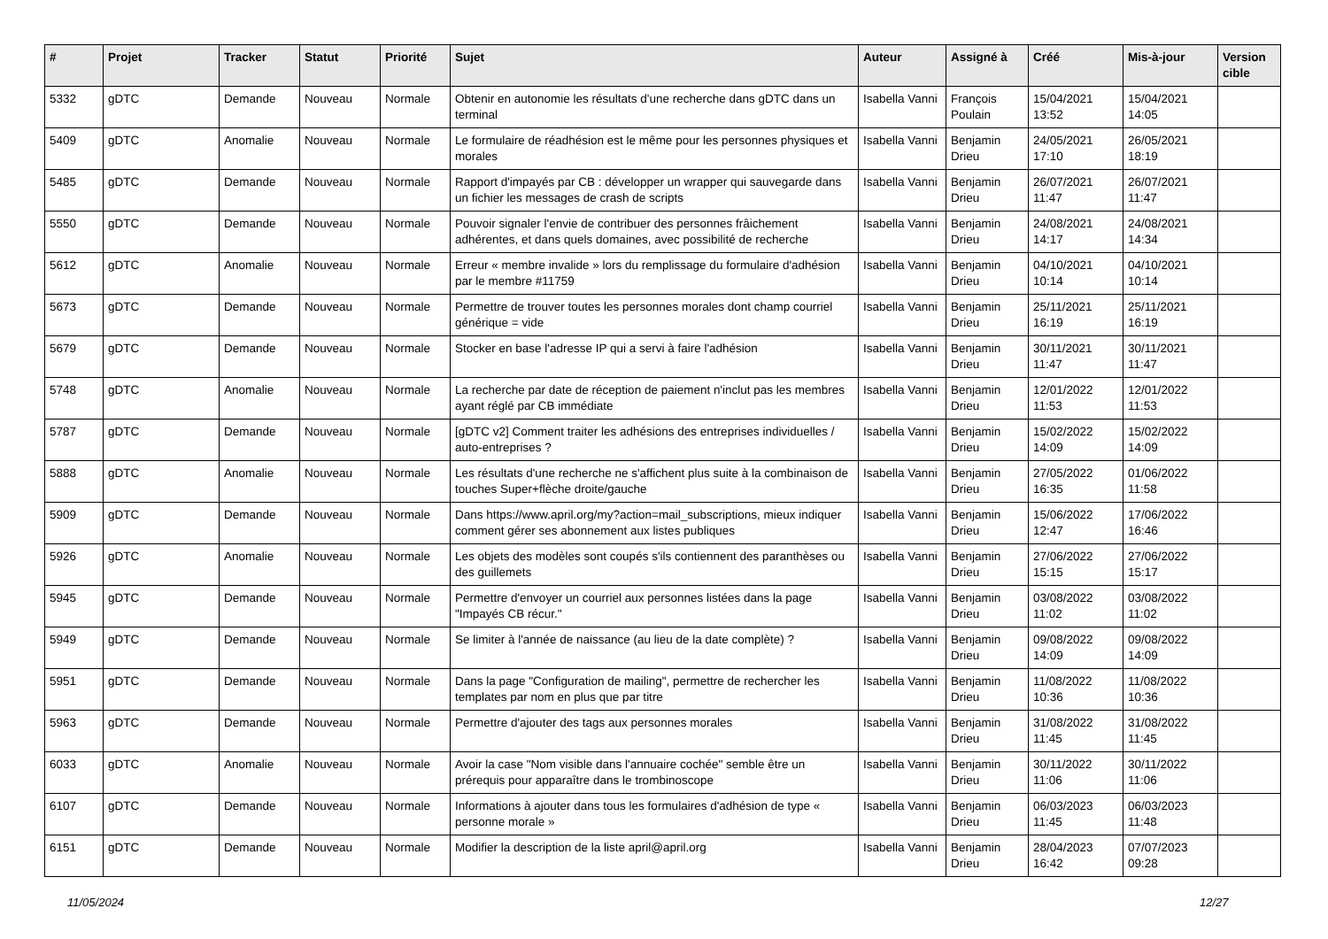| # | Projet | Tracker | Statut | Priorité | Sujet | Auteur | Assigné à | Créé | Mis-à-jour | Version cible |
| --- | --- | --- | --- | --- | --- | --- | --- | --- | --- | --- |
| 5332 | gDTC | Demande | Nouveau | Normale | Obtenir en autonomie les résultats d'une recherche dans gDTC dans un terminal | Isabella Vanni | François Poulain | 15/04/2021 13:52 | 15/04/2021 14:05 | |
| 5409 | gDTC | Anomalie | Nouveau | Normale | Le formulaire de réadhésion est le même pour les personnes physiques et morales | Isabella Vanni | Benjamin Drieu | 24/05/2021 17:10 | 26/05/2021 18:19 | |
| 5485 | gDTC | Demande | Nouveau | Normale | Rapport d'impayés par CB : développer un wrapper qui sauvegarde dans un fichier les messages de crash de scripts | Isabella Vanni | Benjamin Drieu | 26/07/2021 11:47 | 26/07/2021 11:47 | |
| 5550 | gDTC | Demande | Nouveau | Normale | Pouvoir signaler l'envie de contribuer des personnes frâichement adhérentes, et dans quels domaines, avec possibilité de recherche | Isabella Vanni | Benjamin Drieu | 24/08/2021 14:17 | 24/08/2021 14:34 | |
| 5612 | gDTC | Anomalie | Nouveau | Normale | Erreur « membre invalide » lors du remplissage du formulaire d'adhésion par le membre #11759 | Isabella Vanni | Benjamin Drieu | 04/10/2021 10:14 | 04/10/2021 10:14 | |
| 5673 | gDTC | Demande | Nouveau | Normale | Permettre de trouver toutes les personnes morales dont champ courriel générique = vide | Isabella Vanni | Benjamin Drieu | 25/11/2021 16:19 | 25/11/2021 16:19 | |
| 5679 | gDTC | Demande | Nouveau | Normale | Stocker en base l'adresse IP qui a servi à faire l'adhésion | Isabella Vanni | Benjamin Drieu | 30/11/2021 11:47 | 30/11/2021 11:47 | |
| 5748 | gDTC | Anomalie | Nouveau | Normale | La recherche par date de réception de paiement n'inclut pas les membres ayant réglé par CB immédiate | Isabella Vanni | Benjamin Drieu | 12/01/2022 11:53 | 12/01/2022 11:53 | |
| 5787 | gDTC | Demande | Nouveau | Normale | [gDTC v2] Comment traiter les adhésions des entreprises individuelles / auto-entreprises ? | Isabella Vanni | Benjamin Drieu | 15/02/2022 14:09 | 15/02/2022 14:09 | |
| 5888 | gDTC | Anomalie | Nouveau | Normale | Les résultats d'une recherche ne s'affichent plus suite à la combinaison de touches Super+flèche droite/gauche | Isabella Vanni | Benjamin Drieu | 27/05/2022 16:35 | 01/06/2022 11:58 | |
| 5909 | gDTC | Demande | Nouveau | Normale | Dans https://www.april.org/my?action=mail_subscriptions, mieux indiquer comment gérer ses abonnement aux listes publiques | Isabella Vanni | Benjamin Drieu | 15/06/2022 12:47 | 17/06/2022 16:46 | |
| 5926 | gDTC | Anomalie | Nouveau | Normale | Les objets des modèles sont coupés s'ils contiennent des paranthèses ou des guillemets | Isabella Vanni | Benjamin Drieu | 27/06/2022 15:15 | 27/06/2022 15:17 | |
| 5945 | gDTC | Demande | Nouveau | Normale | Permettre d'envoyer un courriel aux personnes listées dans la page "Impayés CB récur." | Isabella Vanni | Benjamin Drieu | 03/08/2022 11:02 | 03/08/2022 11:02 | |
| 5949 | gDTC | Demande | Nouveau | Normale | Se limiter à l'année de naissance (au lieu de la date complète) ? | Isabella Vanni | Benjamin Drieu | 09/08/2022 14:09 | 09/08/2022 14:09 | |
| 5951 | gDTC | Demande | Nouveau | Normale | Dans la page "Configuration de mailing", permettre de rechercher les templates par nom en plus que par titre | Isabella Vanni | Benjamin Drieu | 11/08/2022 10:36 | 11/08/2022 10:36 | |
| 5963 | gDTC | Demande | Nouveau | Normale | Permettre d'ajouter des tags aux personnes morales | Isabella Vanni | Benjamin Drieu | 31/08/2022 11:45 | 31/08/2022 11:45 | |
| 6033 | gDTC | Anomalie | Nouveau | Normale | Avoir la case "Nom visible dans l'annuaire cochée" semble être un prérequis pour apparaître dans le trombinoscope | Isabella Vanni | Benjamin Drieu | 30/11/2022 11:06 | 30/11/2022 11:06 | |
| 6107 | gDTC | Demande | Nouveau | Normale | Informations à ajouter dans tous les formulaires d'adhésion de type « personne morale » | Isabella Vanni | Benjamin Drieu | 06/03/2023 11:45 | 06/03/2023 11:48 | |
| 6151 | gDTC | Demande | Nouveau | Normale | Modifier la description de la liste april@april.org | Isabella Vanni | Benjamin Drieu | 28/04/2023 16:42 | 07/07/2023 09:28 | |
11/05/2024 12/27